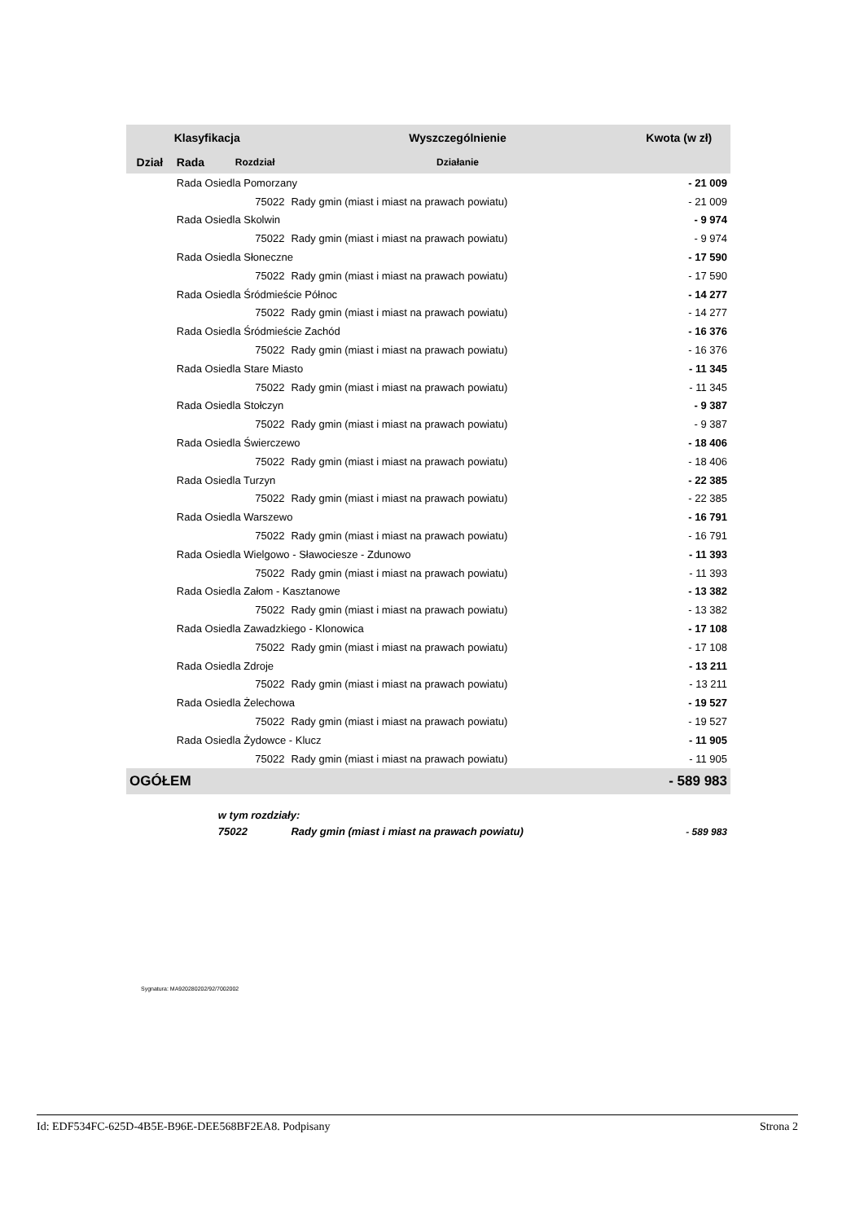| Klasyfikacja | | | Wyszczególnienie | Kwota (w zł) |
| --- | --- | --- | --- | --- |
| Dział | Rada | Rozdział | Działanie | |
| | Rada Osiedla Pomorzany | | | - 21 009 |
| | | 75022 | Rady gmin (miast i miast na prawach powiatu) | - 21 009 |
| | Rada Osiedla Skolwin | | | - 9 974 |
| | | 75022 | Rady gmin (miast i miast na prawach powiatu) | - 9 974 |
| | Rada Osiedla Słoneczne | | | - 17 590 |
| | | 75022 | Rady gmin (miast i miast na prawach powiatu) | - 17 590 |
| | Rada Osiedla Śródmieście Północ | | | - 14 277 |
| | | 75022 | Rady gmin (miast i miast na prawach powiatu) | - 14 277 |
| | Rada Osiedla Śródmieście Zachód | | | - 16 376 |
| | | 75022 | Rady gmin (miast i miast na prawach powiatu) | - 16 376 |
| | Rada Osiedla Stare Miasto | | | - 11 345 |
| | | 75022 | Rady gmin (miast i miast na prawach powiatu) | - 11 345 |
| | Rada Osiedla Stołczyn | | | - 9 387 |
| | | 75022 | Rady gmin (miast i miast na prawach powiatu) | - 9 387 |
| | Rada Osiedla Świerczewo | | | - 18 406 |
| | | 75022 | Rady gmin (miast i miast na prawach powiatu) | - 18 406 |
| | Rada Osiedla Turzyn | | | - 22 385 |
| | | 75022 | Rady gmin (miast i miast na prawach powiatu) | - 22 385 |
| | Rada Osiedla Warszewo | | | - 16 791 |
| | | 75022 | Rady gmin (miast i miast na prawach powiatu) | - 16 791 |
| | Rada Osiedla Wielgowo - Sławociesze - Zdunowo | | | - 11 393 |
| | | 75022 | Rady gmin (miast i miast na prawach powiatu) | - 11 393 |
| | Rada Osiedla Załom - Kasztanowe | | | - 13 382 |
| | | 75022 | Rady gmin (miast i miast na prawach powiatu) | - 13 382 |
| | Rada Osiedla Zawadzkiego - Klonowica | | | - 17 108 |
| | | 75022 | Rady gmin (miast i miast na prawach powiatu) | - 17 108 |
| | Rada Osiedla Zdroje | | | - 13 211 |
| | | 75022 | Rady gmin (miast i miast na prawach powiatu) | - 13 211 |
| | Rada Osiedla Żelechowa | | | - 19 527 |
| | | 75022 | Rady gmin (miast i miast na prawach powiatu) | - 19 527 |
| | Rada Osiedla Żydowce - Klucz | | | - 11 905 |
| | | 75022 | Rady gmin (miast i miast na prawach powiatu) | - 11 905 |
| OGÓŁEM | | | | - 589 983 |
| | w tym rozdziały: | | | |
| | 75022 | | Rady gmin (miast i miast na prawach powiatu) | - 589 983 |
Sygnatura: MA920280202/92/7002002
Id: EDF534FC-625D-4B5E-B96E-DEE568BF2EA8. Podpisany Strona 2